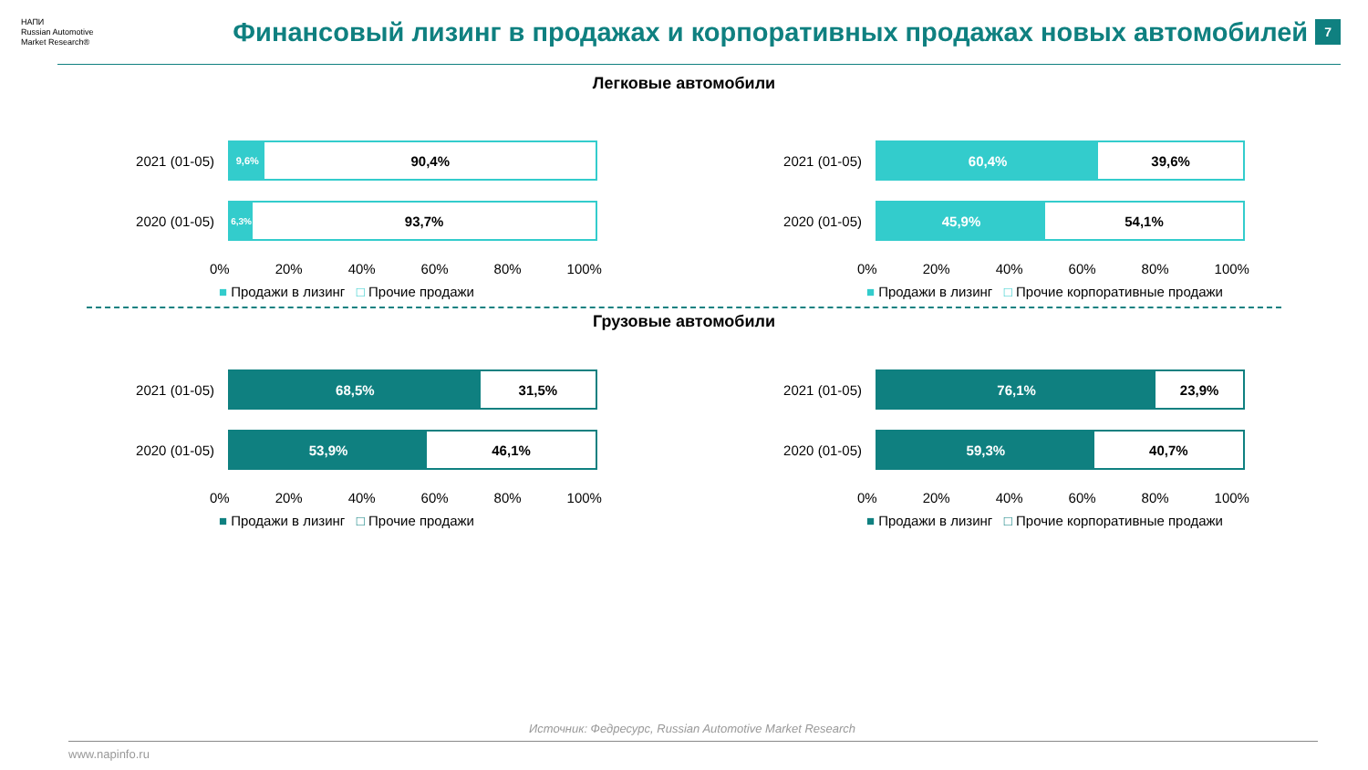НАПИ
Russian Automotive Market Research®
Финансовый лизинг в продажах и корпоративных продажах новых автомобилей
7
Легковые автомобили
2021 (01-05)
9,6%
90,4%
2020 (01-05)
6,3%
93,7%
0% 20% 40% 60% 80% 100%
■ Продажи в лизинг □ Прочие продажи
2021 (01-05)
60,4% 39,6%
2020 (01-05)
45,9% 54,1%
0% 20% 40% 60% 80% 100%
■ Продажи в лизинг □ Прочие корпоративные продажи
Грузовые автомобили
2021 (01-05)
68,5% 31,5%
2020 (01-05)
53,9% 46,1%
0% 20% 40% 60% 80% 100%
■ Продажи в лизинг □ Прочие продажи
2021 (01-05)
76,1% 23,9%
2020 (01-05)
59,3% 40,7%
0% 20% 40% 60% 80% 100%
■ Продажи в лизинг □ Прочие корпоративные продажи
Источник: Федресурс, Russian Automotive Market Research
www.napinfo.ru